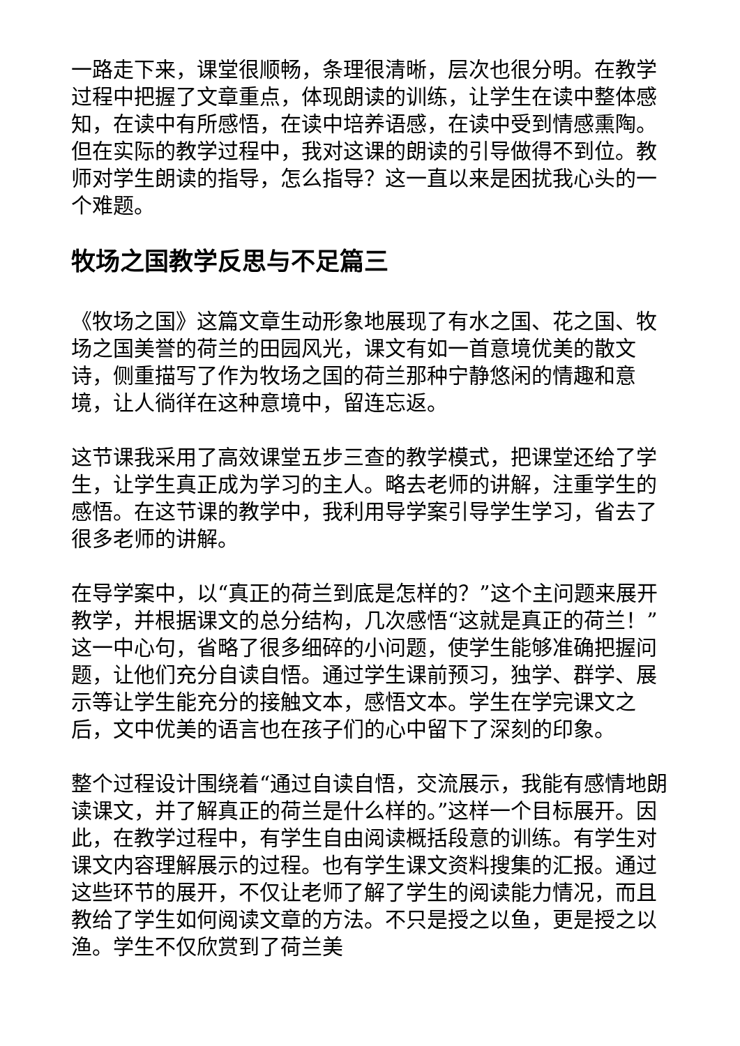一路走下来，课堂很顺畅，条理很清晰，层次也很分明。在教学过程中把握了文章重点，体现朗读的训练，让学生在读中整体感知，在读中有所感悟，在读中培养语感，在读中受到情感熏陶。但在实际的教学过程中，我对这课的朗读的引导做得不到位。教师对学生朗读的指导，怎么指导？这一直以来是困扰我心头的一个难题。
牧场之国教学反思与不足篇三
《牧场之国》这篇文章生动形象地展现了有水之国、花之国、牧场之国美誉的荷兰的田园风光，课文有如一首意境优美的散文诗，侧重描写了作为牧场之国的荷兰那种宁静悠闲的情趣和意境，让人徜徉在这种意境中，留连忘返。
这节课我采用了高效课堂五步三查的教学模式，把课堂还给了学生，让学生真正成为学习的主人。略去老师的讲解，注重学生的感悟。在这节课的教学中，我利用导学案引导学生学习，省去了很多老师的讲解。
在导学案中，以“真正的荷兰到底是怎样的？”这个主问题来展开教学，并根据课文的总分结构，几次感悟“这就是真正的荷兰！”这一中心句，省略了很多细碎的小问题，使学生能够准确把握问题，让他们充分自读自悟。通过学生课前预习，独学、群学、展示等让学生能充分的接触文本，感悟文本。学生在学完课文之后，文中优美的语言也在孩子们的心中留下了深刻的印象。
整个过程设计围绕着“通过自读自悟，交流展示，我能有感情地朗读课文，并了解真正的荷兰是什么样的。”这样一个目标展开。因此，在教学过程中，有学生自由阅读概括段意的训练。有学生对课文内容理解展示的过程。也有学生课文资料搜集的汇报。通过这些环节的展开，不仅让老师了解了学生的阅读能力情况，而且教给了学生如何阅读文章的方法。不只是授之以鱼，更是授之以渔。学生不仅欣赏到了荷兰美